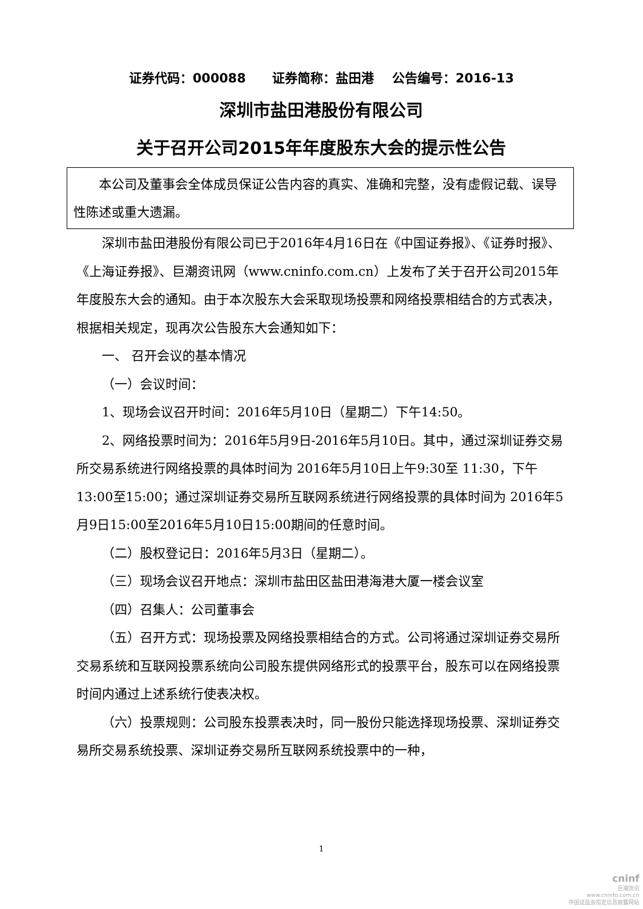证券代码：000088 证券简称：盐田港 公告编号：2016-13
深圳市盐田港股份有限公司
关于召开公司2015年年度股东大会的提示性公告
本公司及董事会全体成员保证公告内容的真实、准确和完整，没有虚假记载、误导性陈述或重大遗漏。
深圳市盐田港股份有限公司已于2016年4月16日在《中国证券报》、《证券时报》、《上海证券报》、巨潮资讯网（www.cninfo.com.cn）上发布了关于召开公司2015年年度股东大会的通知。由于本次股东大会采取现场投票和网络投票相结合的方式表决，根据相关规定，现再次公告股东大会通知如下：
一、 召开会议的基本情况
（一）会议时间：
1、现场会议召开时间：2016年5月10日（星期二）下午14:50。
2、网络投票时间为：2016年5月9日-2016年5月10日。其中，通过深圳证券交易所交易系统进行网络投票的具体时间为 2016年5月10日上午9:30至 11:30，下午13:00至15:00；通过深圳证券交易所互联网系统进行网络投票的具体时间为 2016年5月9日15:00至2016年5月10日15:00期间的任意时间。
（二）股权登记日：2016年5月3日（星期二）。
（三）现场会议召开地点：深圳市盐田区盐田港海港大厦一楼会议室
（四）召集人：公司董事会
（五）召开方式：现场投票及网络投票相结合的方式。公司将通过深圳证券交易所交易系统和互联网投票系统向公司股东提供网络形式的投票平台，股东可以在网络投票时间内通过上述系统行使表决权。
（六）投票规则：公司股东投票表决时，同一股份只能选择现场投票、深圳证券交易所交易系统投票、深圳证券交易所互联网系统投票中的一种，
1
cninf
巨潮资讯
www.cninfo.com.cn
中国证监会指定信息披露网站